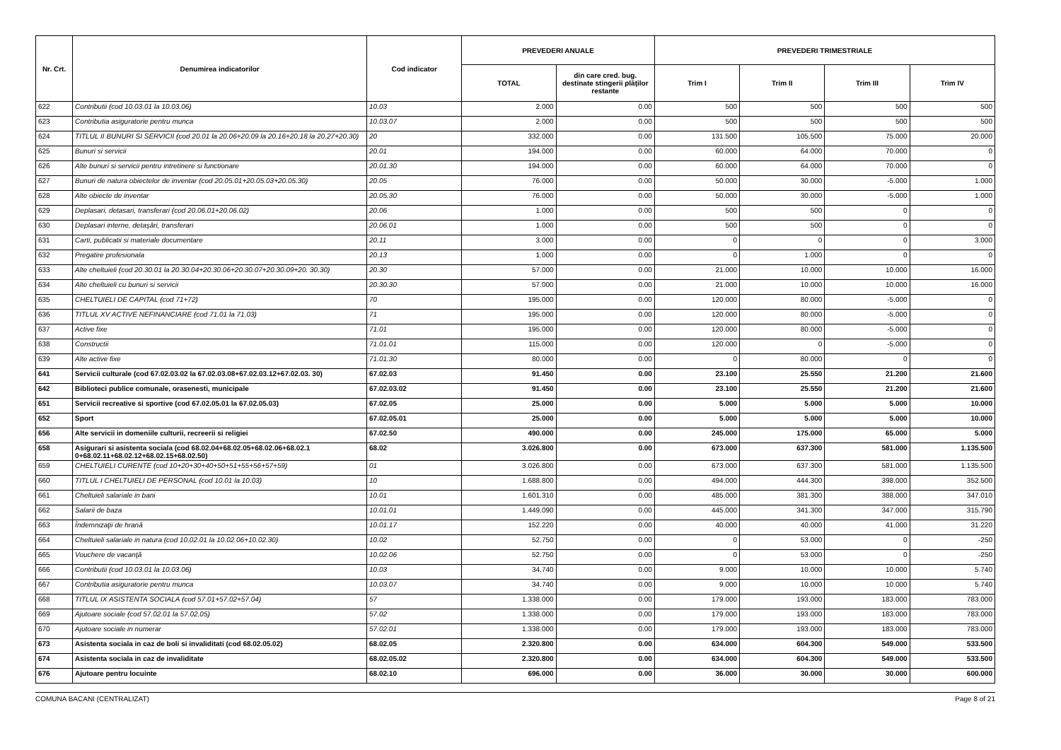| Nr. Crt. | Denumirea indicatorilor | Cod indicator | PREVEDERI ANUALE | | PREVEDERI TRIMESTRIALE | | | |
| --- | --- | --- | --- | --- | --- | --- | --- | --- |
| | | | TOTAL | din care cred. bug. destinate stingerii plăţilor restante | Trim I | Trim II | Trim III | Trim IV |
| 622 | Contributii (cod 10.03.01 la 10.03.06) | 10.03 | 2.000 | 0.00 | 500 | 500 | 500 | 500 |
| 623 | Contributia asiguratorie pentru munca | 10.03.07 | 2.000 | 0.00 | 500 | 500 | 500 | 500 |
| 624 | TITLUL II BUNURI SI SERVICII (cod 20.01 la 20.06+20.09 la 20.16+20.18 la 20.27+20.30) | 20 | 332.000 | 0.00 | 131.500 | 105.500 | 75.000 | 20.000 |
| 625 | Bunuri si servicii | 20.01 | 194.000 | 0.00 | 60.000 | 64.000 | 70.000 | 0 |
| 626 | Alte bunuri si servicii pentru intretinere si functionare | 20.01.30 | 194.000 | 0.00 | 60.000 | 64.000 | 70.000 | 0 |
| 627 | Bunuri de natura obiectelor de inventar (cod 20.05.01+20.05.03+20.05.30) | 20.05 | 76.000 | 0.00 | 50.000 | 30.000 | -5.000 | 1.000 |
| 628 | Alte obiecte de inventar | 20.05.30 | 76.000 | 0.00 | 50.000 | 30.000 | -5.000 | 1.000 |
| 629 | Deplasari, detasari, transferari (cod 20.06.01+20.06.02) | 20.06 | 1.000 | 0.00 | 500 | 500 | 0 | 0 |
| 630 | Deplasari interne, detaşări, transferari | 20.06.01 | 1.000 | 0.00 | 500 | 500 | 0 | 0 |
| 631 | Carti, publicatii si materiale documentare | 20.11 | 3.000 | 0.00 | 0 | 0 | 0 | 3.000 |
| 632 | Pregatire profesionala | 20.13 | 1.000 | 0.00 | 0 | 1.000 | 0 | 0 |
| 633 | Alte cheltuieli (cod 20.30.01 la 20.30.04+20.30.06+20.30.07+20.30.09+20. 30.30) | 20.30 | 57.000 | 0.00 | 21.000 | 10.000 | 10.000 | 16.000 |
| 634 | Alte cheltuieli cu bunuri si servicii | 20.30.30 | 57.000 | 0.00 | 21.000 | 10.000 | 10.000 | 16.000 |
| 635 | CHELTUIELI DE CAPITAL (cod 71+72) | 70 | 195.000 | 0.00 | 120.000 | 80.000 | -5.000 | 0 |
| 636 | TITLUL XV ACTIVE NEFINANCIARE (cod 71.01 la 71.03) | 71 | 195.000 | 0.00 | 120.000 | 80.000 | -5.000 | 0 |
| 637 | Active fixe | 71.01 | 195.000 | 0.00 | 120.000 | 80.000 | -5.000 | 0 |
| 638 | Constructii | 71.01.01 | 115.000 | 0.00 | 120.000 | 0 | -5.000 | 0 |
| 639 | Alte active fixe | 71.01.30 | 80.000 | 0.00 | 0 | 80.000 | 0 | 0 |
| 641 | Servicii culturale (cod 67.02.03.02 la 67.02.03.08+67.02.03.12+67.02.03. 30) | 67.02.03 | 91.450 | 0.00 | 23.100 | 25.550 | 21.200 | 21.600 |
| 642 | Biblioteci publice comunale, orasenesti, municipale | 67.02.03.02 | 91.450 | 0.00 | 23.100 | 25.550 | 21.200 | 21.600 |
| 651 | Servicii recreative si sportive (cod 67.02.05.01 la 67.02.05.03) | 67.02.05 | 25.000 | 0.00 | 5.000 | 5.000 | 5.000 | 10.000 |
| 652 | Sport | 67.02.05.01 | 25.000 | 0.00 | 5.000 | 5.000 | 5.000 | 10.000 |
| 656 | Alte servicii in domeniile culturii, recreerii si religiei | 67.02.50 | 490.000 | 0.00 | 245.000 | 175.000 | 65.000 | 5.000 |
| 658 | Asigurari si asistenta sociala (cod 68.02.04+68.02.05+68.02.06+68.02.1 0+68.02.11+68.02.12+68.02.15+68.02.50) | 68.02 | 3.026.800 | 0.00 | 673.000 | 637.300 | 581.000 | 1.135.500 |
| 659 | CHELTUIELI CURENTE (cod 10+20+30+40+50+51+55+56+57+59) | 01 | 3.026.800 | 0.00 | 673.000 | 637.300 | 581.000 | 1.135.500 |
| 660 | TITLUL I CHELTUIELI DE PERSONAL (cod 10.01 la 10.03) | 10 | 1.688.800 | 0.00 | 494.000 | 444.300 | 398.000 | 352.500 |
| 661 | Cheltuieli salariale in bani | 10.01 | 1.601.310 | 0.00 | 485.000 | 381.300 | 388.000 | 347.010 |
| 662 | Salarii de baza | 10.01.01 | 1.449.090 | 0.00 | 445.000 | 341.300 | 347.000 | 315.790 |
| 663 | Îndemnizaţii de hrană | 10.01.17 | 152.220 | 0.00 | 40.000 | 40.000 | 41.000 | 31.220 |
| 664 | Cheltuieli salariale in natura (cod 10.02.01 la 10.02.06+10.02.30) | 10.02 | 52.750 | 0.00 | 0 | 53.000 | 0 | -250 |
| 665 | Vouchere de vacanţă | 10.02.06 | 52.750 | 0.00 | 0 | 53.000 | 0 | -250 |
| 666 | Contributii (cod 10.03.01 la 10.03.06) | 10.03 | 34.740 | 0.00 | 9.000 | 10.000 | 10.000 | 5.740 |
| 667 | Contributia asiguratorie pentru munca | 10.03.07 | 34.740 | 0.00 | 9.000 | 10.000 | 10.000 | 5.740 |
| 668 | TITLUL IX ASISTENTA SOCIALA (cod 57.01+57.02+57.04) | 57 | 1.338.000 | 0.00 | 179.000 | 193.000 | 183.000 | 783.000 |
| 669 | Ajutoare sociale (cod 57.02.01 la 57.02.05) | 57.02 | 1.338.000 | 0.00 | 179.000 | 193.000 | 183.000 | 783.000 |
| 670 | Ajutoare sociale in numerar | 57.02.01 | 1.338.000 | 0.00 | 179.000 | 193.000 | 183.000 | 783.000 |
| 673 | Asistenta sociala in caz de boli si invaliditati (cod 68.02.05.02) | 68.02.05 | 2.320.800 | 0.00 | 634.000 | 604.300 | 549.000 | 533.500 |
| 674 | Asistenta sociala in caz de invaliditate | 68.02.05.02 | 2.320.800 | 0.00 | 634.000 | 604.300 | 549.000 | 533.500 |
| 676 | Ajutoare pentru locuinte | 68.02.10 | 696.000 | 0.00 | 36.000 | 30.000 | 30.000 | 600.000 |
COMUNA BACANI (CENTRALIZAT) Page 8 of 21